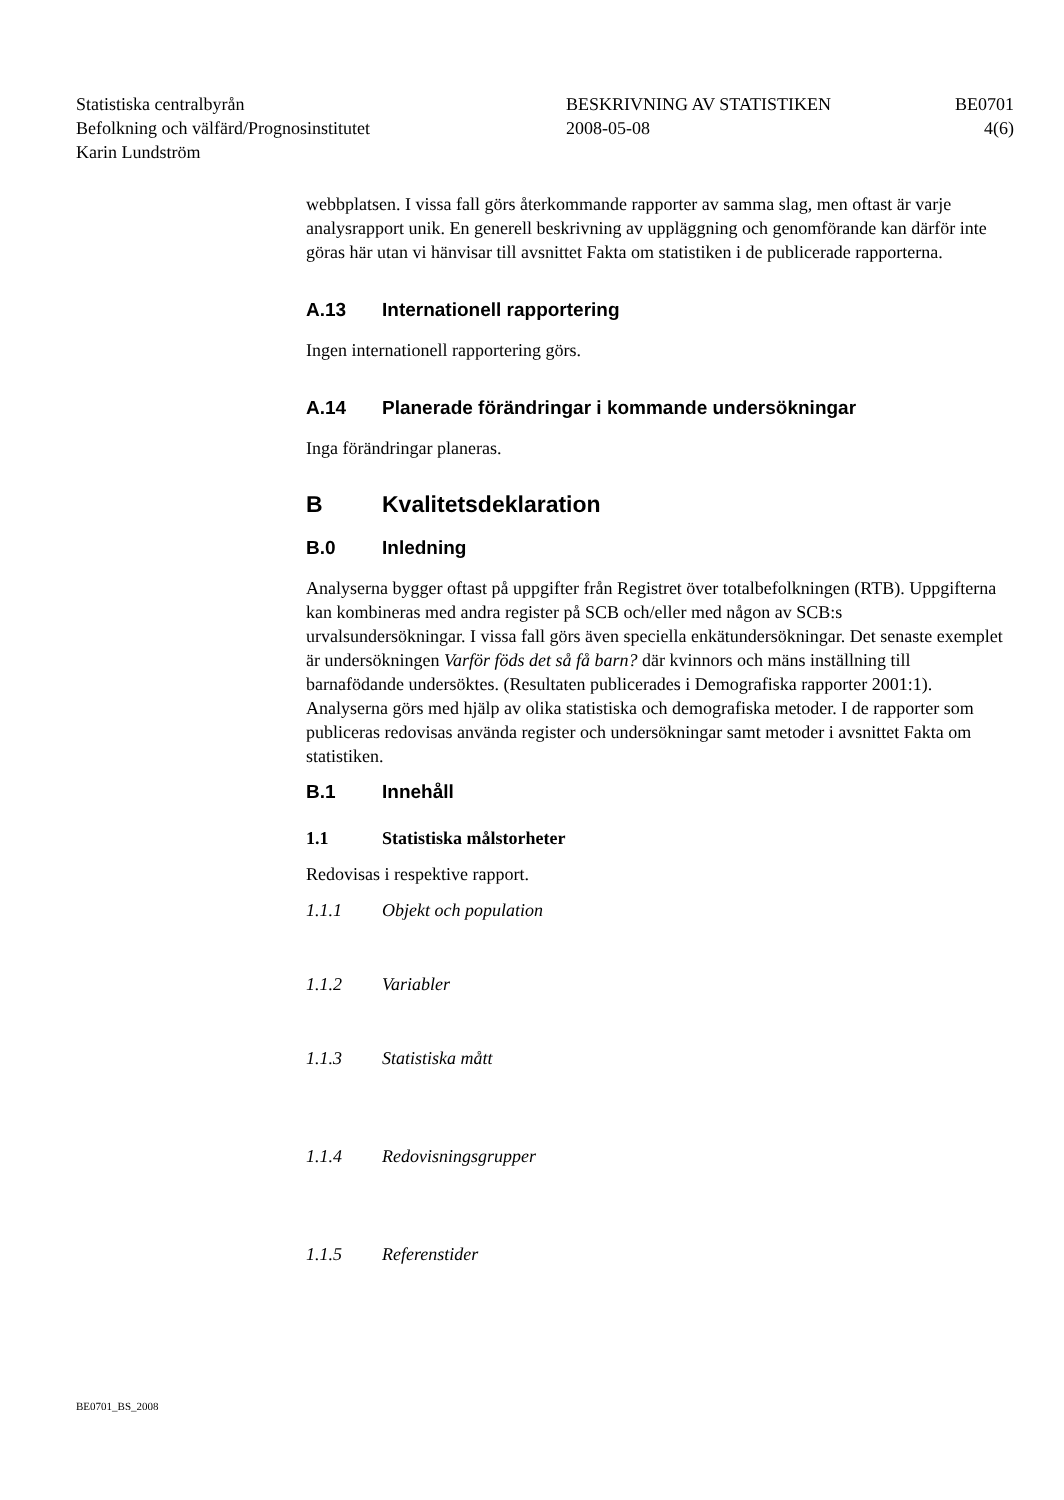Statistiska centralbyrån
Befolkning och välfärd/Prognosinstitutet
Karin Lundström
BESKRIVNING AV STATISTIKEN
2008-05-08
BE0701
4(6)
webbplatsen. I vissa fall görs återkommande rapporter av samma slag, men oftast är varje analysrapport unik. En generell beskrivning av uppläggning och genomförande kan därför inte göras här utan vi hänvisar till avsnittet Fakta om statistiken i de publicerade rapporterna.
A.13 Internationell rapportering
Ingen internationell rapportering görs.
A.14 Planerade förändringar i kommande undersökningar
Inga förändringar planeras.
B Kvalitetsdeklaration
B.0 Inledning
Analyserna bygger oftast på uppgifter från Registret över totalbefolkningen (RTB). Uppgifterna kan kombineras med andra register på SCB och/eller med någon av SCB:s urvalsundersökningar. I vissa fall görs även speciella enkätundersökningar. Det senaste exemplet är undersökningen Varför föds det så få barn? där kvinnors och mäns inställning till barnafödande undersöktes. (Resultaten publicerades i Demografiska rapporter 2001:1). Analyserna görs med hjälp av olika statistiska och demografiska metoder. I de rapporter som publiceras redovisas använda register och undersökningar samt metoder i avsnittet Fakta om statistiken.
B.1 Innehåll
1.1 Statistiska målstorheter
Redovisas i respektive rapport.
1.1.1 Objekt och population
1.1.2 Variabler
1.1.3 Statistiska mått
1.1.4 Redovisningsgrupper
1.1.5 Referenstider
BE0701_BS_2008